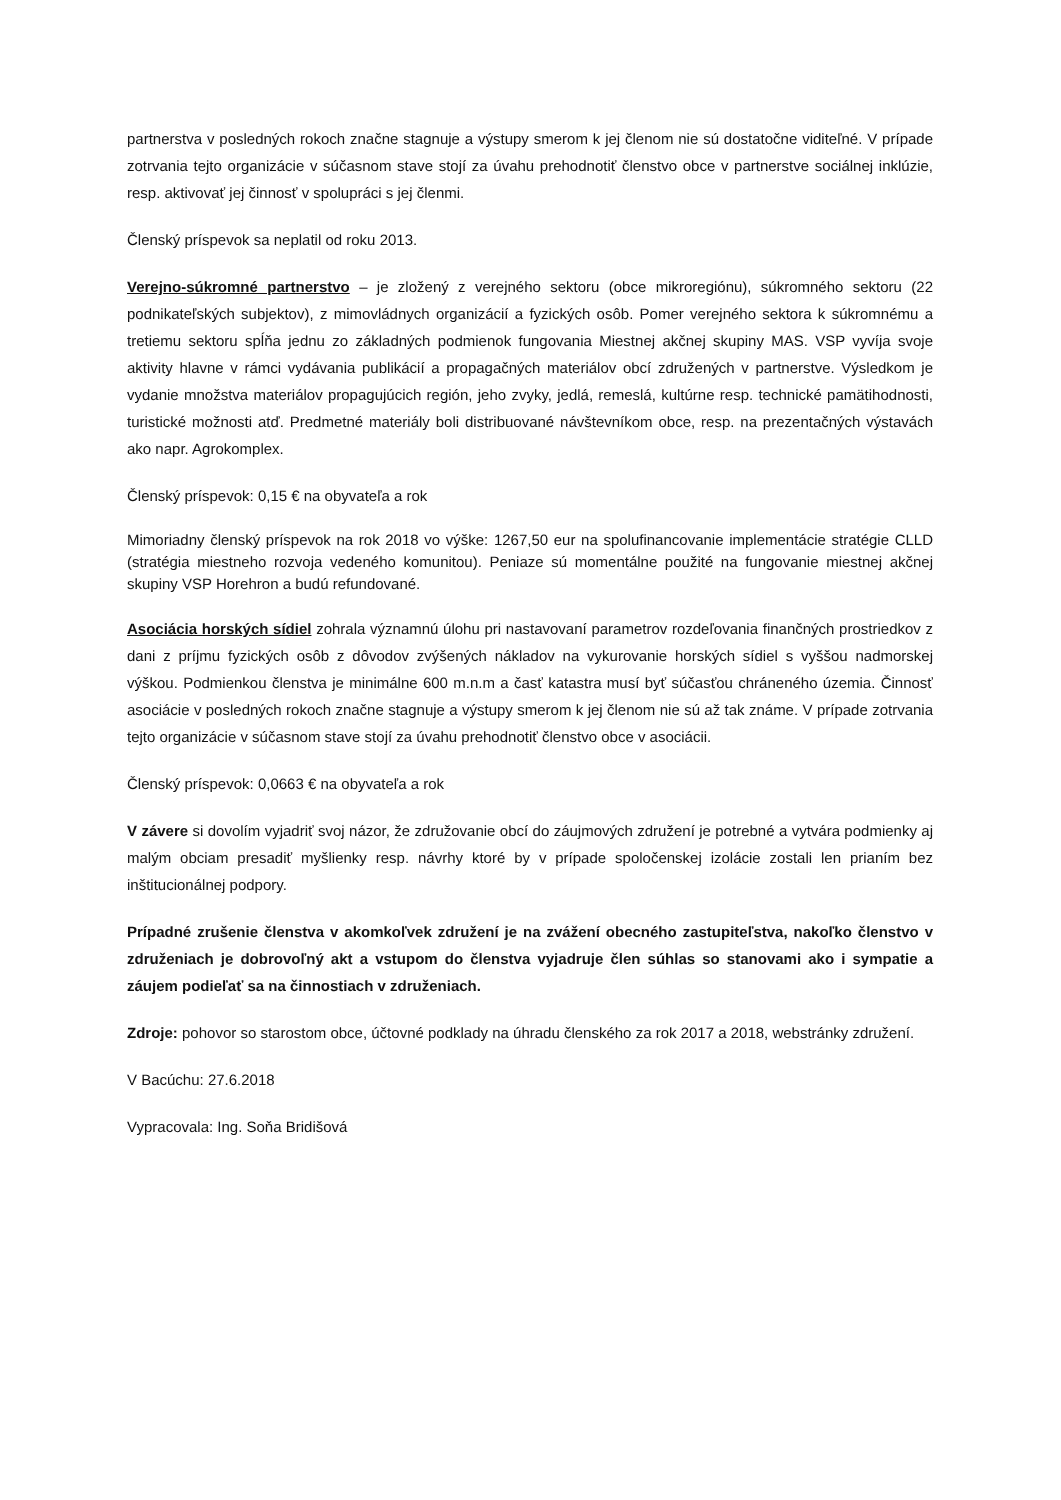partnerstva v posledných rokoch značne stagnuje a výstupy smerom k jej členom nie sú dostatočne viditeľné. V prípade zotrvania tejto organizácie v súčasnom stave stojí za úvahu prehodnotiť členstvo obce v partnerstve sociálnej inklúzie, resp. aktivovať jej činnosť v spolupráci s jej členmi.
Členský príspevok sa neplatil od roku 2013.
Verejno-súkromné partnerstvo – je zložený z verejného sektoru (obce mikroregiónu), súkromného sektoru (22 podnikateľských subjektov), z mimovládnych organizácií a fyzických osôb. Pomer verejného sektora k súkromnému a tretiemu sektoru spĺňa jednu zo základných podmienok fungovania Miestnej akčnej skupiny MAS. VSP vyvíja svoje aktivity hlavne v rámci vydávania publikácií a propagačných materiálov obcí združených v partnerstve. Výsledkom je vydanie množstva materiálov propagujúcich región, jeho zvyky, jedlá, remeslá, kultúrne resp. technické pamätihodnosti, turistické možnosti atď. Predmetné materiály boli distribuované návštevníkom obce, resp. na prezentačných výstavách ako napr. Agrokomplex.
Členský príspevok: 0,15 € na obyvateľa a rok
Mimoriadny členský príspevok na rok 2018 vo výške: 1267,50 eur na spolufinancovanie implementácie stratégie CLLD (stratégia miestneho rozvoja vedeného komunitou). Peniaze sú momentálne použité na fungovanie miestnej akčnej skupiny VSP Horehron a budú refundované.
Asociácia horských sídiel zohrala významnú úlohu pri nastavovaní parametrov rozdeľovania finančných prostriedkov z dani z príjmu fyzických osôb z dôvodov zvýšených nákladov na vykurovanie horských sídiel s vyššou nadmorskej výškou. Podmienkou členstva je minimálne 600 m.n.m a časť katastra musí byť súčasťou chráneného územia. Činnosť asociácie v posledných rokoch značne stagnuje a výstupy smerom k jej členom nie sú až tak známe. V prípade zotrvania tejto organizácie v súčasnom stave stojí za úvahu prehodnotiť členstvo obce v asociácii.
Členský príspevok: 0,0663 € na obyvateľa a rok
V závere si dovolím vyjadriť svoj názor, že združovanie obcí do záujmových združení je potrebné a vytvára podmienky aj malým obciam presadiť myšlienky resp. návrhy ktoré by v prípade spoločenskej izolácie zostali len prianím bez inštitucionálnej podpory.
Prípadné zrušenie členstva v akomkoľvek združení je na zvážení obecného zastupiteľstva, nakoľko členstvo v združeniach je dobrovoľný akt a vstupom do členstva vyjadruje člen súhlas so stanovami ako i sympatie a záujem podieľať sa na činnostiach v združeniach.
Zdroje: pohovor so starostom obce, účtovné podklady na úhradu členského za rok 2017 a 2018, webstránky združení.
V Bacúchu: 27.6.2018
Vypracovala: Ing. Soňa Bridišová